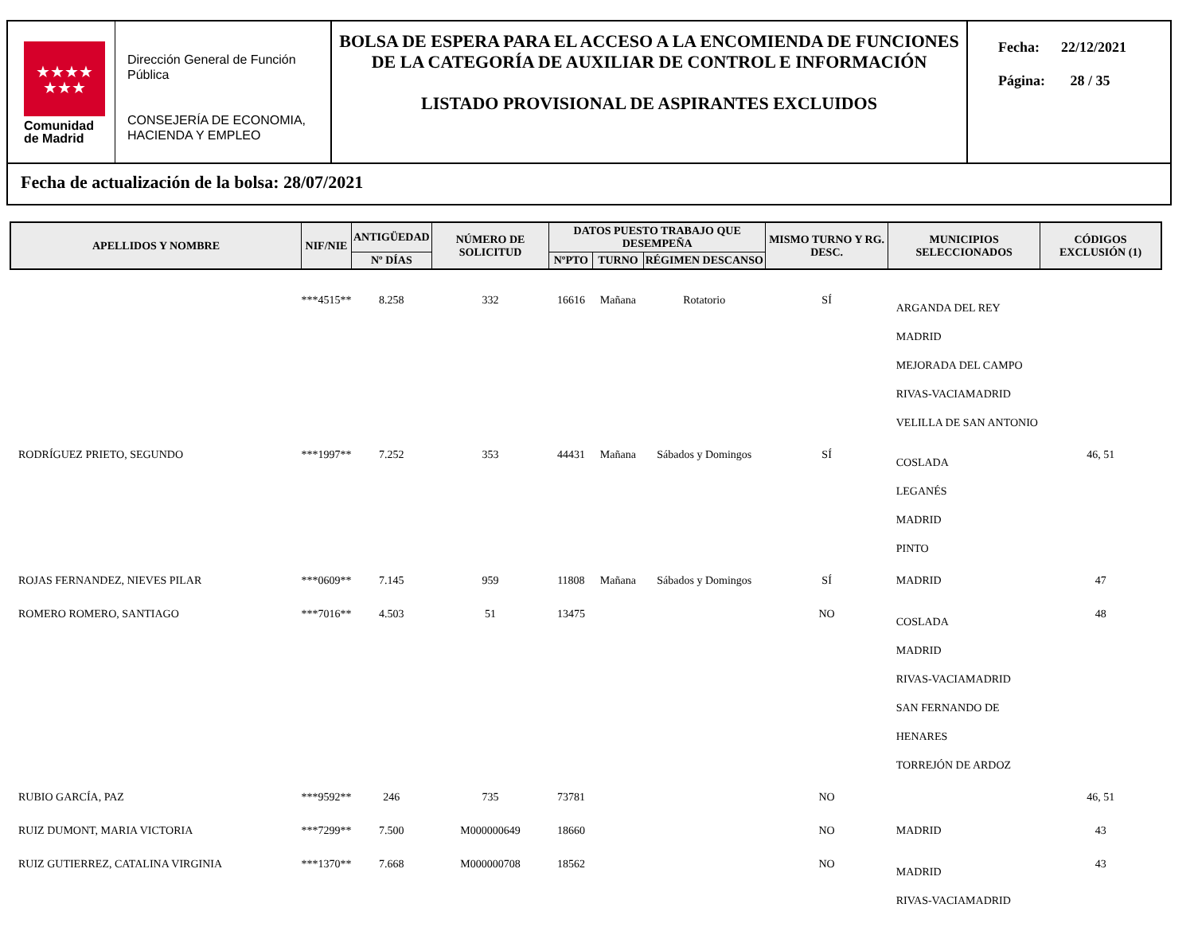★★★★
★★★
Comunidad
de Madrid
Dirección General de Función Pública
CONSEJERÍA DE ECONOMIA, HACIENDA Y EMPLEO
BOLSA DE ESPERA PARA EL ACCESO A LA ENCOMIENDA DE FUNCIONES DE LA CATEGORÍA DE AUXILIAR DE CONTROL E INFORMACIÓN
LISTADO PROVISIONAL DE ASPIRANTES EXCLUIDOS
Fecha: 22/12/2021
Página: 28 / 35
Fecha de actualización de la bolsa: 28/07/2021
| APELLIDOS Y NOMBRE | NIF/NIE | ANTIGÜEDAD | NÚMERO DE SOLICITUD | DATOS PUESTO TRABAJO QUE DESEMPEÑA | | | MISMO TURNO Y RG. DESC. | MUNICIPIOS SELECCIONADOS | CÓDIGOS EXCLUSIÓN (1) |
| --- | --- | --- | --- | --- | --- | --- | --- | --- | --- |
| | | Nº DÍAS | | NºPTO | TURNO | RÉGIMEN DESCANSO | | | |
| | ***4515** | 8.258 | 332 | 16616 | Mañana | Rotatorio | SÍ | ARGANDA DEL REY MADRID MEJORADA DEL CAMPO RIVAS-VACIAMADRID VELILLA DE SAN ANTONIO | |
| RODRÍGUEZ PRIETO, SEGUNDO | ***1997** | 7.252 | 353 | 44431 | Mañana | Sábados y Domingos | SÍ | COSLADA LEGANÉS MADRID PINTO | 46, 51 |
| ROJAS FERNANDEZ, NIEVES PILAR | ***0609** | 7.145 | 959 | 11808 | Mañana | Sábados y Domingos | SÍ | MADRID | 47 |
| ROMERO ROMERO, SANTIAGO | ***7016** | 4.503 | 51 | 13475 | | | NO | COSLADA MADRID RIVAS-VACIAMADRID SAN FERNANDO DE HENARES TORREJÓN DE ARDOZ | 48 |
| RUBIO GARCÍA, PAZ | ***9592** | 246 | 735 | 73781 | | | NO | | 46, 51 |
| RUIZ DUMONT, MARIA VICTORIA | ***7299** | 7.500 | M000000649 | 18660 | | | NO | MADRID | 43 |
| RUIZ GUTIERREZ, CATALINA VIRGINIA | ***1370** | 7.668 | M000000708 | 18562 | | | NO | MADRID RIVAS-VACIAMADRID | 43 |